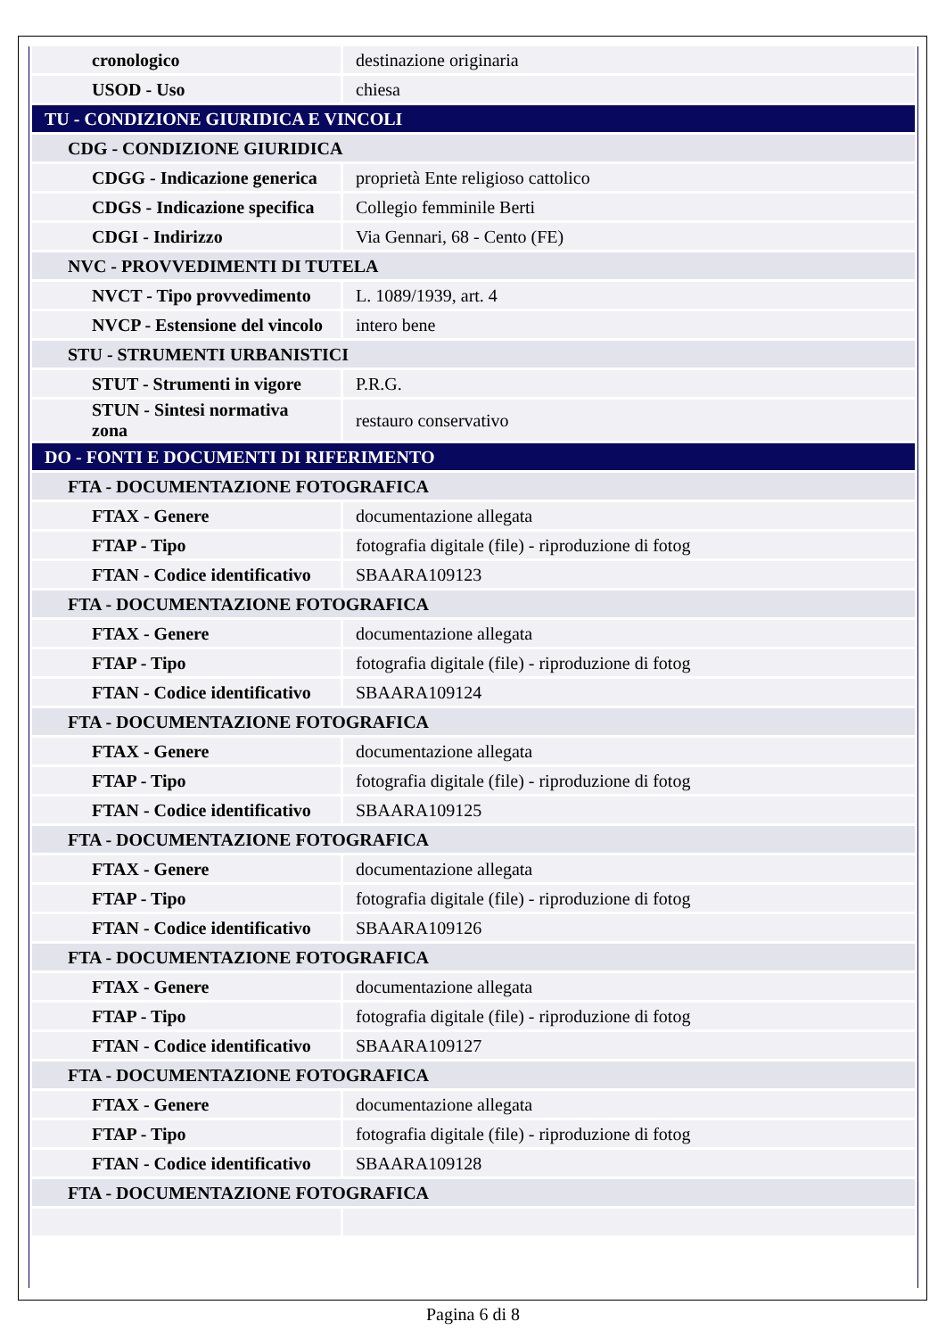| cronologico | destinazione originaria |
| USOD - Uso | chiesa |
| TU - CONDIZIONE GIURIDICA E VINCOLI | |
| CDG - CONDIZIONE GIURIDICA | |
| CDGG - Indicazione generica | proprietà Ente religioso cattolico |
| CDGS - Indicazione specifica | Collegio femminile Berti |
| CDGI - Indirizzo | Via Gennari, 68 - Cento (FE) |
| NVC - PROVVEDIMENTI DI TUTELA | |
| NVCT - Tipo provvedimento | L. 1089/1939, art. 4 |
| NVCP - Estensione del vincolo | intero bene |
| STU - STRUMENTI URBANISTICI | |
| STUT - Strumenti in vigore | P.R.G. |
| STUN - Sintesi normativa zona | restauro conservativo |
| DO - FONTI E DOCUMENTI DI RIFERIMENTO | |
| FTA - DOCUMENTAZIONE FOTOGRAFICA | |
| FTAX - Genere | documentazione allegata |
| FTAP - Tipo | fotografia digitale (file) - riproduzione di fotog |
| FTAN - Codice identificativo | SBAARA109123 |
| FTA - DOCUMENTAZIONE FOTOGRAFICA | |
| FTAX - Genere | documentazione allegata |
| FTAP - Tipo | fotografia digitale (file) - riproduzione di fotog |
| FTAN - Codice identificativo | SBAARA109124 |
| FTA - DOCUMENTAZIONE FOTOGRAFICA | |
| FTAX - Genere | documentazione allegata |
| FTAP - Tipo | fotografia digitale (file) - riproduzione di fotog |
| FTAN - Codice identificativo | SBAARA109125 |
| FTA - DOCUMENTAZIONE FOTOGRAFICA | |
| FTAX - Genere | documentazione allegata |
| FTAP - Tipo | fotografia digitale (file) - riproduzione di fotog |
| FTAN - Codice identificativo | SBAARA109126 |
| FTA - DOCUMENTAZIONE FOTOGRAFICA | |
| FTAX - Genere | documentazione allegata |
| FTAP - Tipo | fotografia digitale (file) - riproduzione di fotog |
| FTAN - Codice identificativo | SBAARA109127 |
| FTA - DOCUMENTAZIONE FOTOGRAFICA | |
| FTAX - Genere | documentazione allegata |
| FTAP - Tipo | fotografia digitale (file) - riproduzione di fotog |
| FTAN - Codice identificativo | SBAARA109128 |
| FTA - DOCUMENTAZIONE FOTOGRAFICA | |
Pagina 6 di 8